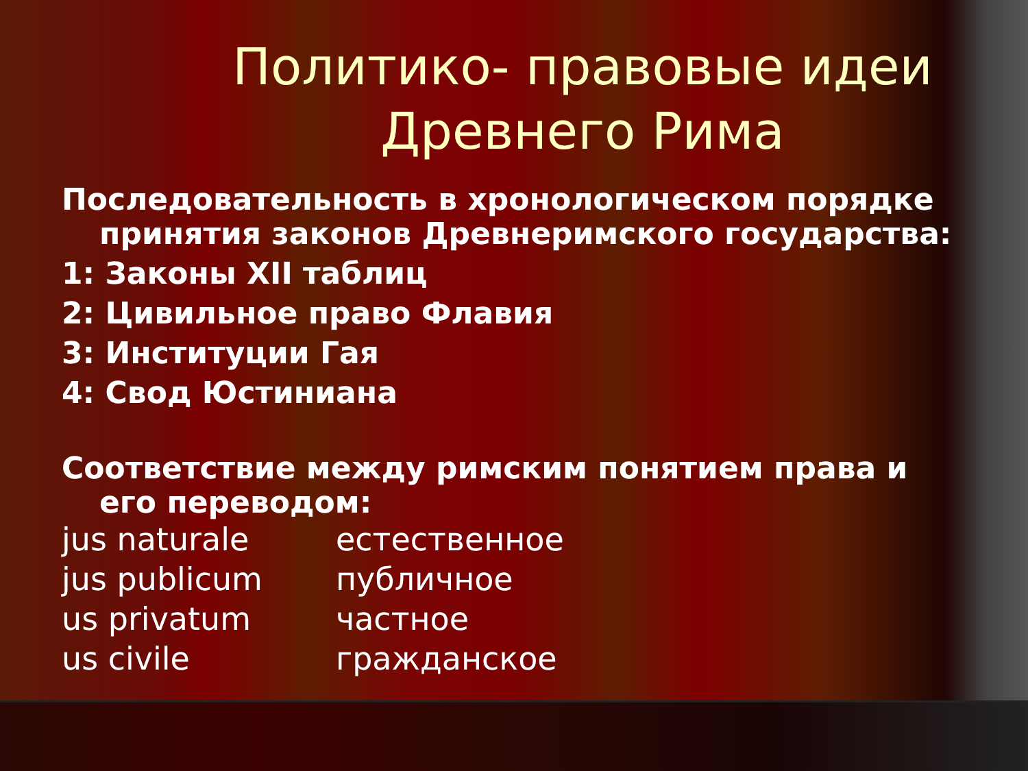Политико- правовые идеи Древнего Рима
Последовательность в хронологическом порядке принятия законов Древнеримского государства:
1: Законы XII таблиц
2: Цивильное право Флавия
3: Институции Гая
4: Свод Юстиниана
Соответствие между римским понятием права и его переводом:
jus naturale естественное
jus publicum публичное
us privatum частное
us civile гражданское